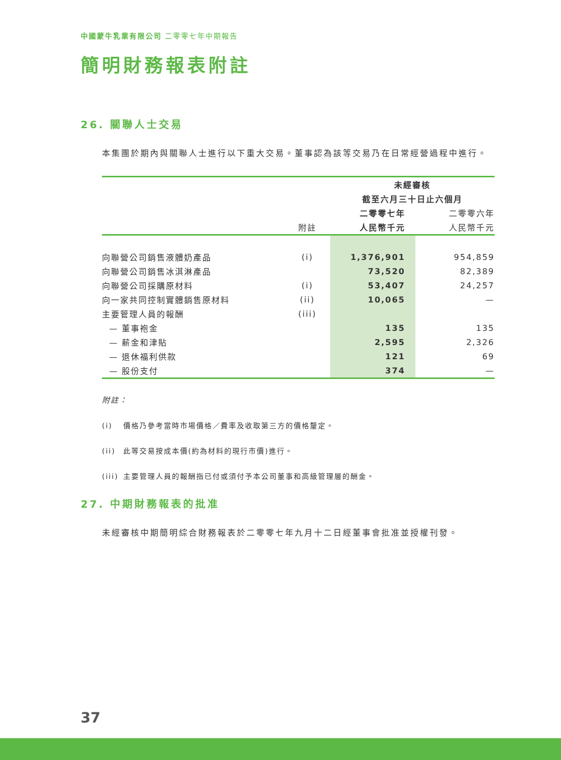中國蒙牛乳業有限公司 二零零七年中期報告
簡明財務報表附註
26. 關聯人士交易
本集團於期內與關聯人士進行以下重大交易。董事認為該等交易乃在日常經營過程中進行。
| | | 未經審核 | |
| --- | --- | --- | --- |
| | | 截至六月三十日止六個月 | |
| | | 二零零七年 | 二零零六年 |
| | 附註 | 人民幣千元 | 人民幣千元 |
| 向聯營公司銷售液體奶產品 | (i) | 1,376,901 | 954,859 |
| 向聯營公司銷售冰淇淋產品 | | 73,520 | 82,389 |
| 向聯營公司採購原材料 | (i) | 53,407 | 24,257 |
| 向一家共同控制實體銷售原材料 | (ii) | 10,065 | — |
| 主要管理人員的報酬 | (iii) | | |
| — 董事袍金 | | 135 | 135 |
| — 薪金和津貼 | | 2,595 | 2,326 |
| — 退休福利供款 | | 121 | 69 |
| — 股份支付 | | 374 | — |
附註：
(i) 價格乃參考當時市場價格／費率及收取第三方的價格釐定。
(ii) 此等交易按成本價(約為材料的現行市價)進行。
(iii) 主要管理人員的報酬指已付或須付予本公司董事和高級管理層的酬金。
27. 中期財務報表的批准
未經審核中期簡明綜合財務報表於二零零七年九月十二日經董事會批准並授權刊發。
37